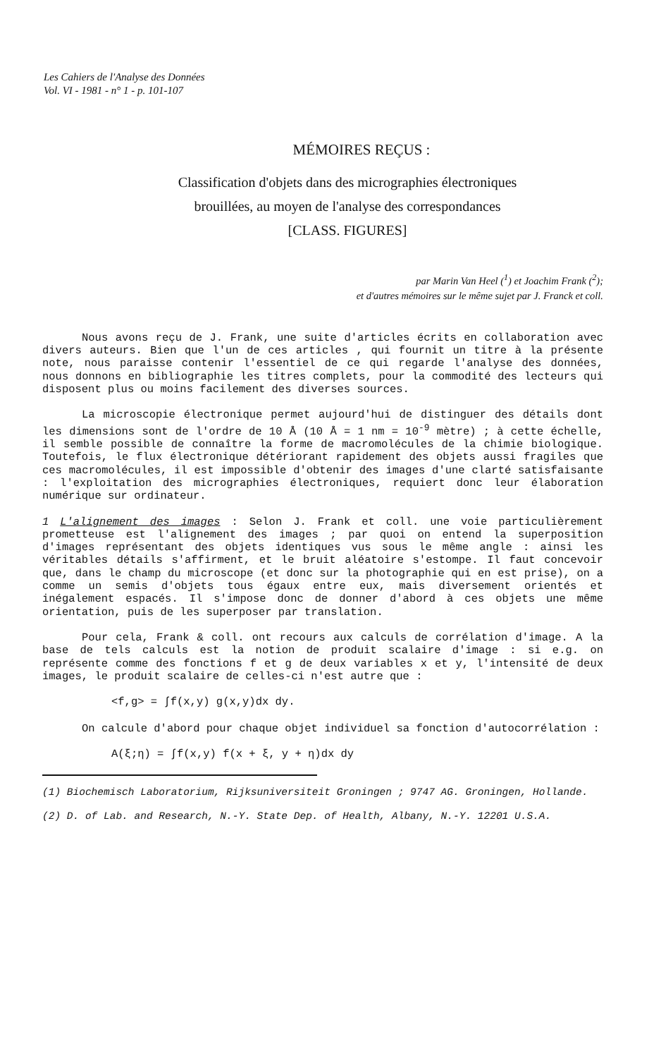Les Cahiers de l'Analyse des Données
Vol. VI - 1981 - n° 1 - p. 101-107
MÉMOIRES REÇUS :
Classification d'objets dans des micrographies électroniques
brouillées, au moyen de l'analyse des correspondances
[CLASS. FIGURES]
par Marin Van Heel (<sup>1</sup>) et Joachim Frank (<sup>2</sup>);
et d'autres mémoires sur le même sujet par J. Franck et coll.
Nous avons reçu de J. Frank, une suite d'articles écrits en collaboration avec divers auteurs. Bien que l'un de ces articles , qui fournit un titre à la présente note, nous paraisse contenir l'essentiel de ce qui regarde l'analyse des données, nous donnons en bibliographie les titres complets, pour la commodité des lecteurs qui disposent plus ou moins facilement des diverses sources.
La microscopie électronique permet aujourd'hui de distinguer des détails dont les dimensions sont de l'ordre de 10 Å (10 Å = 1 nm = 10<sup>-9</sup> mètre) ; à cette échelle, il semble possible de connaître la forme de macromolécules de la chimie biologique. Toutefois, le flux électronique détériorant rapidement des objets aussi fragiles que ces macromolécules, il est impossible d'obtenir des images d'une clarté satisfaisante : l'exploitation des micrographies électroniques, requiert donc leur élaboration numérique sur ordinateur.
1 L'alignement des images : Selon J. Frank et coll. une voie particulièrement prometteuse est l'alignement des images ; par quoi on entend la superposition d'images représentant des objets identiques vus sous le même angle : ainsi les véritables détails s'affirment, et le bruit aléatoire s'estompe. Il faut concevoir que, dans le champ du microscope (et donc sur la photographie qui en est prise), on a comme un semis d'objets tous égaux entre eux, mais diversement orientés et inégalement espacés. Il s'impose donc de donner d'abord à ces objets une même orientation, puis de les superposer par translation.
Pour cela, Frank & coll. ont recours aux calculs de corrélation d'image. A la base de tels calculs est la notion de produit scalaire d'image : si e.g. on représente comme des fonctions f et g de deux variables x et y, l'intensité de deux images, le produit scalaire de celles-ci n'est autre que :
<f,g> = ∫f(x,y) g(x,y)dx dy.
On calcule d'abord pour chaque objet individuel sa fonction d'autocorrélation :
A(ξ;η) = ∫f(x,y) f(x + ξ, y + η)dx dy
(1) Biochemisch Laboratorium, Rijksuniversiteit Groningen ; 9747 AG. Groningen, Hollande.
(2) D. of Lab. and Research, N.-Y. State Dep. of Health, Albany, N.-Y. 12201 U.S.A.